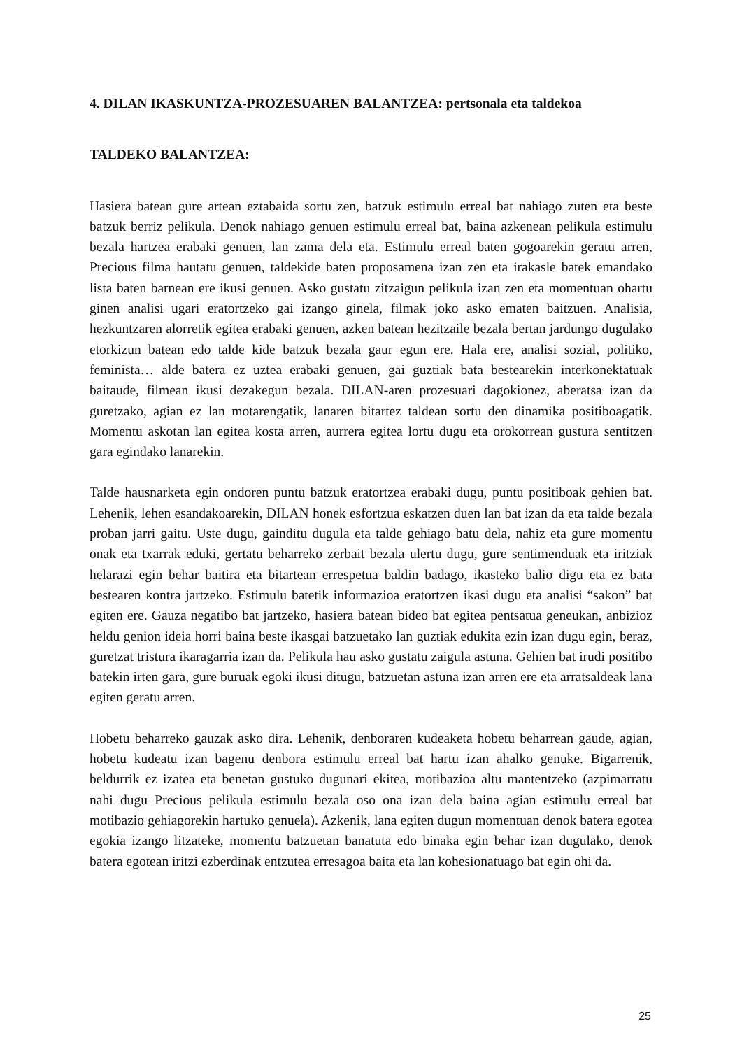4. DILAN IKASKUNTZA-PROZESUAREN BALANTZEA: pertsonala eta taldekoa
TALDEKO BALANTZEA:
Hasiera batean gure artean eztabaida sortu zen, batzuk estimulu erreal bat nahiago zuten eta beste batzuk berriz pelikula. Denok nahiago genuen estimulu erreal bat, baina azkenean pelikula estimulu bezala hartzea erabaki genuen, lan zama dela eta. Estimulu erreal baten gogoarekin geratu arren, Precious filma hautatu genuen, taldekide baten proposamena izan zen eta irakasle batek emandako lista baten barnean ere ikusi genuen. Asko gustatu zitzaigun pelikula izan zen eta momentuan ohartu ginen analisi ugari eratortzeko gai izango ginela, filmak joko asko ematen baitzuen. Analisia, hezkuntzaren alorretik egitea erabaki genuen, azken batean hezitzaile bezala bertan jardungo dugulako etorkizun batean edo talde kide batzuk bezala gaur egun ere. Hala ere, analisi sozial, politiko, feminista… alde batera ez uztea erabaki genuen, gai guztiak bata bestearekin interkonektatuak baitaude, filmean ikusi dezakegun bezala. DILAN-aren prozesuari dagokionez, aberatsa izan da guretzako, agian ez lan motarengatik, lanaren bitartez taldean sortu den dinamika positiboagatik. Momentu askotan lan egitea kosta arren, aurrera egitea lortu dugu eta orokorrean gustura sentitzen gara egindako lanarekin.
Talde hausnarketa egin ondoren puntu batzuk eratortzea erabaki dugu, puntu positiboak gehien bat. Lehenik, lehen esandakoarekin, DILAN honek esfortzua eskatzen duen lan bat izan da eta talde bezala proban jarri gaitu. Uste dugu, gainditu dugula eta talde gehiago batu dela, nahiz eta gure momentu onak eta txarrak eduki, gertatu beharreko zerbait bezala ulertu dugu, gure sentimenduak eta iritziak helarazi egin behar baitira eta bitartean errespetua baldin badago, ikasteko balio digu eta ez bata bestearen kontra jartzeko. Estimulu batetik informazioa eratortzen ikasi dugu eta analisi “sakon” bat egiten ere. Gauza negatibo bat jartzeko, hasiera batean bideo bat egitea pentsatua geneukan, anbizioz heldu genion ideia horri baina beste ikasgai batzuetako lan guztiak edukita ezin izan dugu egin, beraz, guretzat tristura ikaragarria izan da. Pelikula hau asko gustatu zaigula astuna. Gehien bat irudi positibo batekin irten gara, gure buruak egoki ikusi ditugu, batzuetan astuna izan arren ere eta arratsaldeak lana egiten geratu arren.
Hobetu beharreko gauzak asko dira. Lehenik, denboraren kudeaketa hobetu beharrean gaude, agian, hobetu kudeatu izan bagenu denbora estimulu erreal bat hartu izan ahalko genuke. Bigarrenik, beldurrik ez izatea eta benetan gustuko dugunari ekitea, motibazioa altu mantentzeko (azpimarratu nahi dugu Precious pelikula estimulu bezala oso ona izan dela baina agian estimulu erreal bat motibazio gehiagorekin hartuko genuela). Azkenik, lana egiten dugun momentuan denok batera egotea egokia izango litzateke, momentu batzuetan banatuta edo binaka egin behar izan dugulako, denok batera egotean iritzi ezberdinak entzutea erresagoa baita eta lan kohesionatuago bat egin ohi da.
25